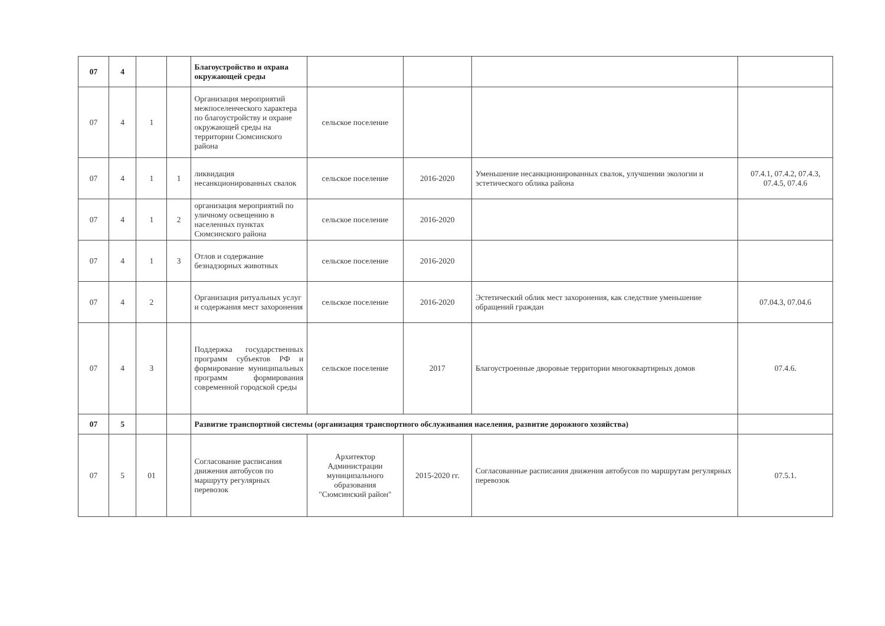| 07 | 4 | | | Благоустройство и охрана окружающей среды | | | | |
| 07 | 4 | 1 | | Организация мероприятий межпоселенческого характера по благоустройству и охране окружающей среды на территории Сюмсинского района | сельское поселение | | | |
| 07 | 4 | 1 | 1 | ликвидация несанкционированных свалок | сельское поселение | 2016-2020 | Уменьшение несанкционированных свалок, улучшении экологии и эстетического облика района | 07.4.1, 07.4.2, 07.4.3, 07.4.5, 07.4.6 |
| 07 | 4 | 1 | 2 | организация мероприятий по уличному освещению в населенных пунктах Сюмсинского района | сельское поселение | 2016-2020 | | |
| 07 | 4 | 1 | 3 | Отлов и содержание безнадзорных животных | сельское поселение | 2016-2020 | | |
| 07 | 4 | 2 | | Организация ритуальных услуг и содержания мест захоронения | сельское поселение | 2016-2020 | Эстетический облик мест захоронения, как следствие уменьшение обращений граждан | 07.04.3, 07.04.6 |
| 07 | 4 | 3 | | Поддержка государственных программ субъектов РФ и формирование муниципальных программ формирования современной городской среды | сельское поселение | 2017 | Благоустроенные дворовые территории многоквартирных домов | 07.4.6. |
| 07 | 5 | | | Развитие транспортной системы (организация транспортного обслуживания населения, развитие дорожного хозяйства) | | | | |
| 07 | 5 | 01 | | Согласование расписания движения автобусов по маршруту регулярных перевозок | Архитектор Администрации муниципального образования "Сюмсинский район" | 2015-2020 гг. | Согласованные расписания движения автобусов по маршрутам регулярных перевозок | 07.5.1. |